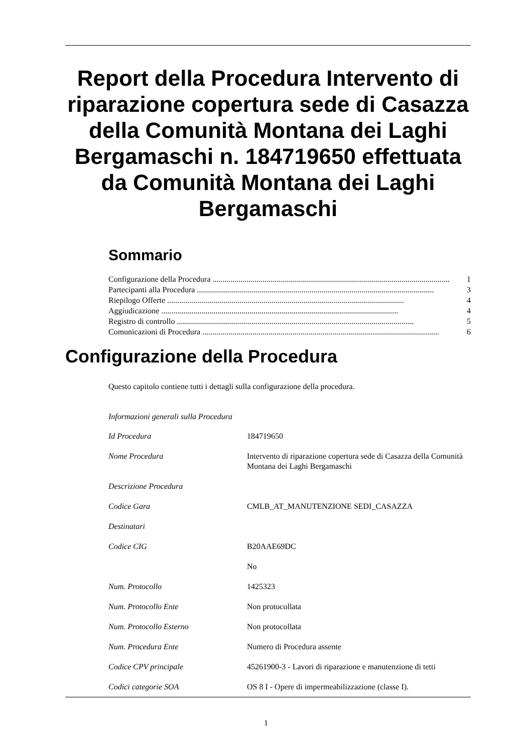Report della Procedura Intervento di riparazione copertura sede di Casazza della Comunità Montana dei Laghi Bergamaschi n. 184719650 effettuata da Comunità Montana dei Laghi Bergamaschi
Sommario
Configurazione della Procedura...................................................................................................................... 1
Partecipanti alla Procedura...................................................................................................................... 3
Riepilogo Offerte...................................................................................................................... 4
Aggiudicazione...................................................................................................................... 4
Registro di controllo...................................................................................................................... 5
Comunicazioni di Procedura...................................................................................................................... 6
Configurazione della Procedura
Questo capitolo contiene tutti i dettagli sulla configurazione della procedura.
Informazioni generali sulla Procedura
| Id Procedura | 184719650 |
| Nome Procedura | Intervento di riparazione copertura sede di Casazza della Comunità Montana dei Laghi Bergamaschi |
| Descrizione Procedura | |
| Codice Gara | CMLB_AT_MANUTENZIONE SEDI_CASAZZA |
| Destinatari | |
| Codice CIG | B20AAE69DC |
| | No |
| Num. Protocollo | 1425323 |
| Num. Protocollo Ente | Non protocollata |
| Num. Protocollo Esterno | Non protocollata |
| Num. Procedura Ente | Numero di Procedura assente |
| Codice CPV principale | 45261900-3 - Lavori di riparazione e manutenzione di tetti |
| Codici categorie SOA | OS 8 I - Opere di impermeabilizzazione (classe I). |
1